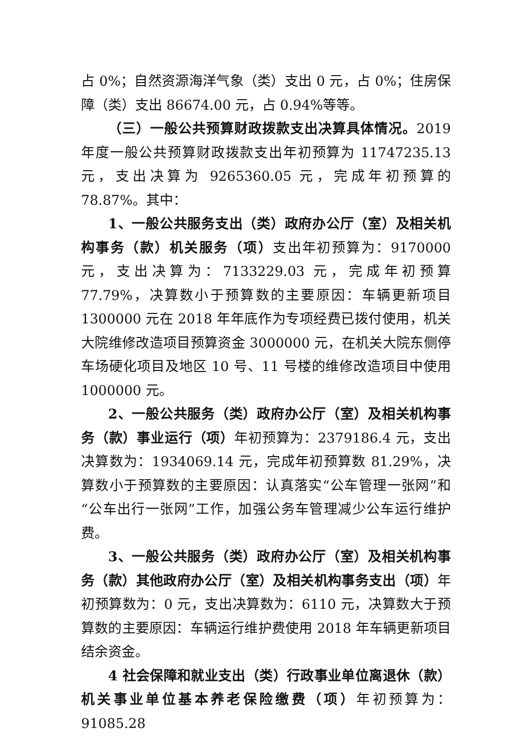占 0%；自然资源海洋气象（类）支出 0 元，占 0%；住房保障（类）支出 86674.00 元，占 0.94%等等。
（三）一般公共预算财政拨款支出决算具体情况。2019 年度一般公共预算财政拨款支出年初预算为 11747235.13 元，支出决算为 9265360.05 元，完成年初预算的 78.87%。其中：
1、一般公共服务支出（类）政府办公厅（室）及相关机构事务（款）机关服务（项）支出年初预算为：9170000 元，支出决算为：7133229.03 元，完成年初预算 77.79%，决算数小于预算数的主要原因：车辆更新项目 1300000 元在 2018 年年底作为专项经费已拨付使用，机关大院维修改造项目预算资金 3000000 元，在机关大院东侧停车场硬化项目及地区 10 号、11 号楼的维修改造项目中使用 1000000 元。
2、一般公共服务（类）政府办公厅（室）及相关机构事务（款）事业运行（项）年初预算为：2379186.4 元，支出决算数为：1934069.14 元，完成年初预算数 81.29%，决算数小于预算数的主要原因：认真落实“公车管理一张网”和“公车出行一张网”工作，加强公务车管理减少公车运行维护费。
3、一般公共服务（类）政府办公厅（室）及相关机构事务（款）其他政府办公厅（室）及相关机构事务支出（项）年初预算数为：0 元，支出决算数为：6110 元，决算数大于预算数的主要原因：车辆运行维护费使用 2018 年车辆更新项目结余资金。
4 社会保障和就业支出（类）行政事业单位离退休（款）机关事业单位基本养老保险缴费（项）年初预算为：91085.28